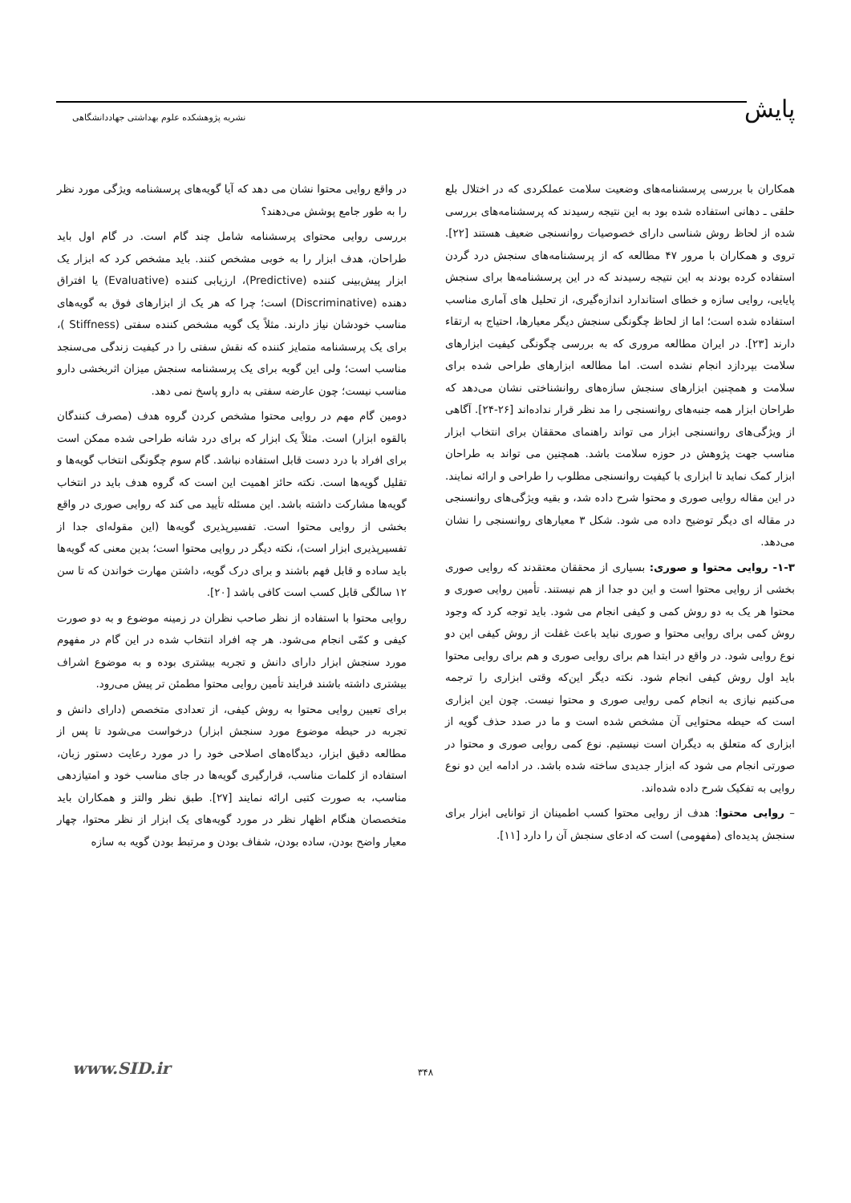پایش
نشریه پژوهشکده علوم بهداشتی جهاددانشگاهی
همکاران با بررسی پرسشنامه‌های وضعیت سلامت عملکردی که در اختلال بلع حلقی ـ دهانی استفاده شده بود به این نتیجه رسیدند که پرسشنامه‌های بررسی شده از لحاظ روش شناسی دارای خصوصیات روانسنجی ضعیف هستند [۲۲]. تروی و همکاران با مرور ۴۷ مطالعه که از پرسشنامه‌های سنجش درد گردن استفاده کرده بودند به این نتیجه رسیدند که در این پرسشنامه‌ها برای سنجش پایایی، روایی سازه و خطای استاندارد اندازه‌گیری، از تحلیل های آماری مناسب استفاده شده است؛ اما از لحاظ چگونگی سنجش دیگر معیارها، احتیاج به ارتقاء دارند [۲۳]. در ایران مطالعه مروری که به بررسی چگونگی کیفیت ابزارهای سلامت بپردازد انجام نشده است. اما مطالعه ابزارهای طراحی شده برای سلامت و همچنین ابزارهای سنجش سازه‌های روانشناختی نشان می‌دهد که طراحان ابزار همه جنبه‌های روانسنجی را مد نظر قرار نداده‌اند [۲۶-۲۴]. آگاهی از ویژگی‌های روانسنجی ابزار می تواند راهنمای محققان برای انتخاب ابزار مناسب جهت پژوهش در حوزه سلامت باشد. همچنین می تواند به طراحان ابزار کمک نماید تا ابزاری با کیفیت روانسنجی مطلوب را طراحی و ارائه نمایند. در این مقاله روایی صوری و محتوا شرح داده شد، و بقیه ویژگی‌های روانسنجی در مقاله ای دیگر توضیح داده می شود. شکل ۳ معیارهای روانسنجی را نشان می‌دهد.
۱-۳- روایی محتوا و صوری: بسیاری از محققان معتقدند که روایی صوری بخشی از روایی محتوا است و این دو جدا از هم نیستند. تأمین روایی صوری و محتوا هر یک به دو روش کمی و کیفی انجام می شود. باید توجه کرد که وجود روش کمی برای روایی محتوا و صوری نباید باعث غفلت از روش کیفی این دو نوع روایی شود. در واقع در ابتدا هم برای روایی صوری و هم برای روایی محتوا باید اول روش کیفی انجام شود. نکته دیگر این‌که وقتی ابزاری را ترجمه می‌کنیم نیازی به انجام کمی روایی صوری و محتوا نیست. چون این ابزاری است که حیطه محتوایی آن مشخص شده است و ما در صدد حذف گویه از ابزاری که متعلق به دیگران است نیستیم. نوع کمی روایی صوری و محتوا در صورتی انجام می شود که ابزار جدیدی ساخته شده باشد. در ادامه این دو نوع روایی به تفکیک شرح داده شده‌اند.
– روایی محتوا: هدف از روایی محتوا کسب اطمینان از توانایی ابزار برای سنجش پدیده‌ای (مفهومی) است که ادعای سنجش آن را دارد [۱۱].
در واقع روایی محتوا نشان می دهد که آیا گویه‌های پرسشنامه ویژگی مورد نظر را به طور جامع پوشش می‌دهند؟
بررسی روایی محتوای پرسشنامه شامل چند گام است. در گام اول باید طراحان، هدف ابزار را به خوبی مشخص کنند. باید مشخص کرد که ابزار یک ابزار پیش‌بینی کننده (Predictive)، ارزیابی کننده (Evaluative) یا افتراق دهنده (Discriminative) است؛ چرا که هر یک از ابزارهای فوق به گویه‌های مناسب خودشان نیاز دارند. مثلاً یک گویه مشخص کننده سفتی (Stiffness )، برای یک پرسشنامه متمایز کننده که نقش سفتی را در کیفیت زندگی می‌سنجد مناسب است؛ ولی این گویه برای یک پرسشنامه سنجش میزان اثربخشی دارو مناسب نیست؛ چون عارضه سفتی به دارو پاسخ نمی دهد.
دومین گام مهم در روایی محتوا مشخص کردن گروه هدف (مصرف کنندگان بالقوه ابزار) است. مثلاً یک ابزار که برای درد شانه طراحی شده ممکن است برای افراد با درد دست قابل استفاده نباشد. گام سوم چگونگی انتخاب گویه‌ها و تقلیل گویه‌ها است. نکته حائز اهمیت این است که گروه هدف باید در انتخاب گویه‌ها مشارکت داشته باشد. این مسئله تأیید می کند که روایی صوری در واقع بخشی از روایی محتوا است. تفسیرپذیری گویه‌ها (این مقوله‌ای جدا از تفسیرپذیری ابزار است)، نکته دیگر در روایی محتوا است؛ بدین معنی که گویه‌ها باید ساده و قابل فهم باشند و برای درک گویه، داشتن مهارت خواندن که تا سن ۱۲ سالگی قابل کسب است کافی باشد [۲۰].
روایی محتوا با استفاده از نظر صاحب نظران در زمینه موضوع و به دو صورت کیفی و کمّی انجام می‌شود. هر چه افراد انتخاب شده در این گام در مفهوم مورد سنجش ابزار دارای دانش و تجربه بیشتری بوده و به موضوع اشراف بیشتری داشته باشند فرایند تأمین روایی محتوا مطمئن تر پیش می‌رود.
برای تعیین روایی محتوا به روش کیفی، از تعدادی متخصص (دارای دانش و تجربه در حیطه موضوع مورد سنجش ابزار) درخواست می‌شود تا پس از مطالعه دقیق ابزار، دیدگاه‌های اصلاحی خود را در مورد رعایت دستور زبان، استفاده از کلمات مناسب، قرارگیری گویه‌ها در جای مناسب خود و امتیازدهی مناسب، به صورت کتبی ارائه نمایند [۲۷]. طبق نظر والتز و همکاران باید متخصصان هنگام اظهار نظر در مورد گویه‌های یک ابزار از نظر محتوا، چهار معیار واضح بودن، ساده بودن، شفاف بودن و مرتبط بودن گویه به سازه
۳۴۸ www.SID.ir